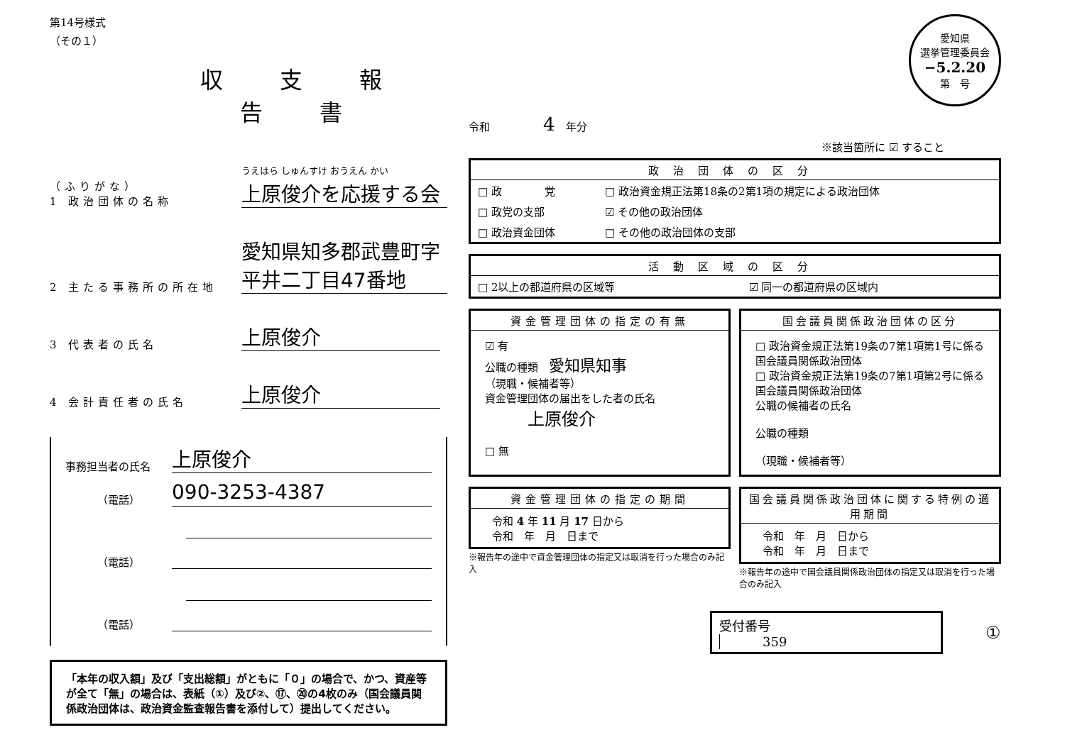第14号様式
（その１）
収支報告書
（ふりがな）
1 政治団体の名称
うえはら しゅんすけ おうえん かい
上原俊介を応援する会
2 主たる事務所の所在地
愛知県知多郡武豊町字平井二丁目47番地
3 代表者の氏名
上原俊介
4 会計責任者の氏名
上原俊介
事務担当者の氏名
上原俊介
（電話）
090-3253-4387
（電話）
（電話）
「本年の収入額」及び「支出総額」がともに「０」の場合で、かつ、資産等が全て「無」の場合は、表紙（①）及び②、⑰、⑳の4枚のみ（国会議員関係政治団体は、政治資金監査報告書を添付して）提出してください。
愛知県
選挙管理委員会
−5.2.20
第　号
令和　　　　　4　年分
※該当箇所に ☑ すること
政治団体の区分
| □ 政 党 | □ 政治資金規正法第18条の2第1項の規定による政治団体 |
| □ 政党の支部 | ☑ その他の政治団体 |
| □ 政治資金団体 | □ その他の政治団体の支部 |
活動区域の区分
| □ 2以上の都道府県の区域等 | ☑ 同一の都道府県の区域内 |
資金管理団体の指定の有無
☑ 有
公職の種類　愛知県知事
（現職・候補者等）
資金管理団体の届出をした者の氏名
上原俊介
□ 無
国会議員関係政治団体の区分
□ 政治資金規正法第19条の7第1項第1号に係る国会議員関係政治団体
□ 政治資金規正法第19条の7第1項第2号に係る国会議員関係政治団体
公職の候補者の氏名
公職の種類
（現職・候補者等）
資金管理団体の指定の期間
令和 4 年 11 月 17 日から
令和　年　月　日まで
※報告年の途中で資金管理団体の指定又は取消を行った場合のみ記入
国会議員関係政治団体に関する特例の適用期間
令和　年　月　日から
令和　年　月　日まで
※報告年の途中で国会議員関係政治団体の指定又は取消を行った場合のみ記入
受付番号　359 ①